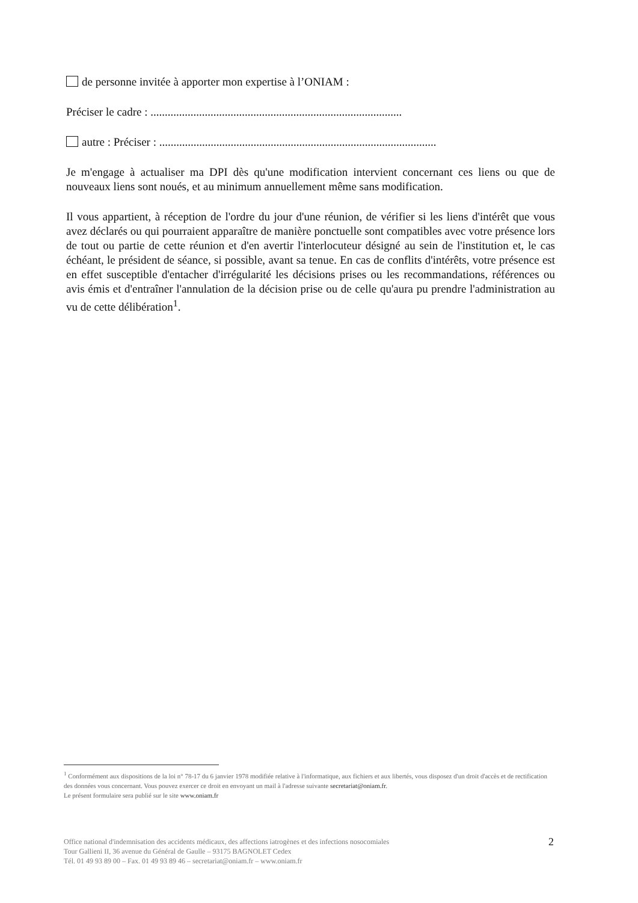de personne invitée à apporter mon expertise à l’ONIAM :
Préciser le cadre : ........................................................................................
autre : Préciser : .................................................................................................
Je m'engage à actualiser ma DPI dès qu'une modification intervient concernant ces liens ou que de nouveaux liens sont noués, et au minimum annuellement même sans modification.
Il vous appartient, à réception de l'ordre du jour d'une réunion, de vérifier si les liens d'intérêt que vous avez déclarés ou qui pourraient apparaître de manière ponctuelle sont compatibles avec votre présence lors de tout ou partie de cette réunion et d'en avertir l'interlocuteur désigné au sein de l'institution et, le cas échéant, le président de séance, si possible, avant sa tenue. En cas de conflits d'intérêts, votre présence est en effet susceptible d'entacher d'irrégularité les décisions prises ou les recommandations, références ou avis émis et d'entraîner l'annulation de la décision prise ou de celle qu'aura pu prendre l'administration au vu de cette délibération<sup>1</sup>.
<sup>1</sup> Conformément aux dispositions de la loi n° 78-17 du 6 janvier 1978 modifiée relative à l'informatique, aux fichiers et aux libertés, vous disposez d'un droit d'accès et de rectification des données vous concernant. Vous pouvez exercer ce droit en envoyant un mail à l'adresse suivante secretariat@oniam.fr.
Le présent formulaire sera publié sur le site www.oniam.fr
2 Office national d'indemnisation des accidents médicaux, des affections iatrogènes et des infections nosocomiales
Tour Gallieni II, 36 avenue du Général de Gaulle – 93175 BAGNOLET Cedex
Tél. 01 49 93 89 00 – Fax. 01 49 93 89 46 – secretariat@oniam.fr – www.oniam.fr